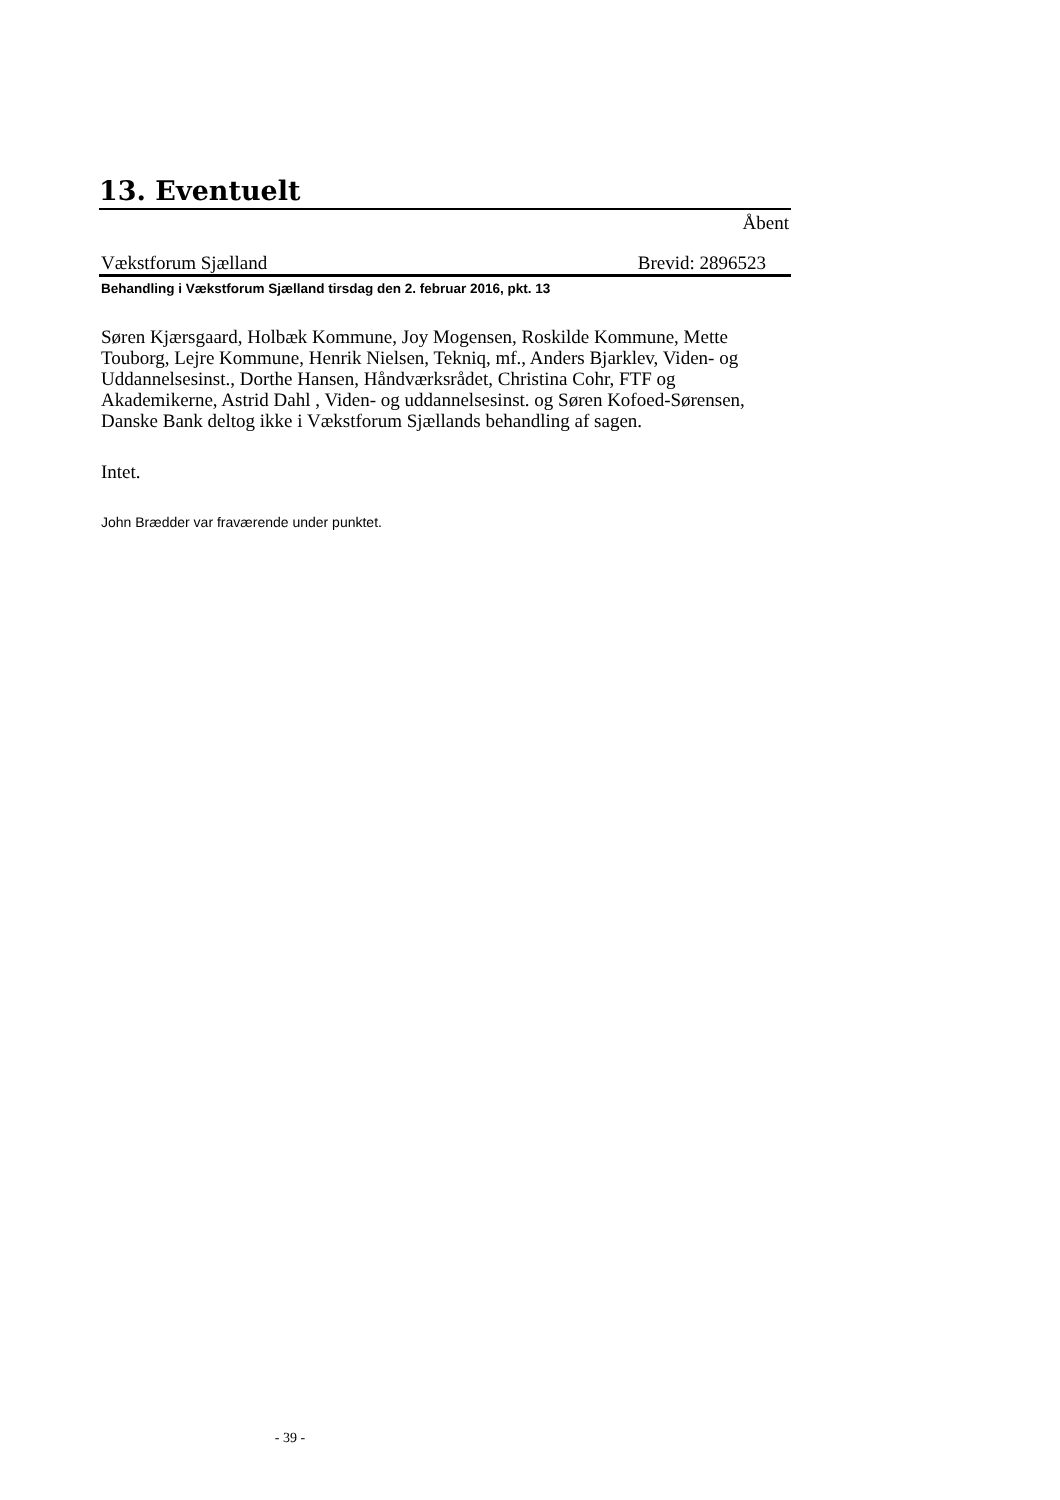13. Eventuelt
Åbent
Vækstforum Sjælland Brevid: 2896523
Behandling i Vækstforum Sjælland tirsdag den 2. februar 2016, pkt. 13
Søren Kjærsgaard, Holbæk Kommune, Joy Mogensen, Roskilde Kommune, Mette Touborg, Lejre Kommune, Henrik Nielsen, Tekniq, mf., Anders Bjarklev, Viden- og Uddannelsesinst., Dorthe Hansen, Håndværksrådet, Christina Cohr, FTF og Akademikerne, Astrid Dahl , Viden- og uddannelsesinst. og Søren Kofoed-Sørensen, Danske Bank deltog ikke i Vækstforum Sjællands behandling af sagen.
Intet.
John Brædder var fraværende under punktet.
- 39 -